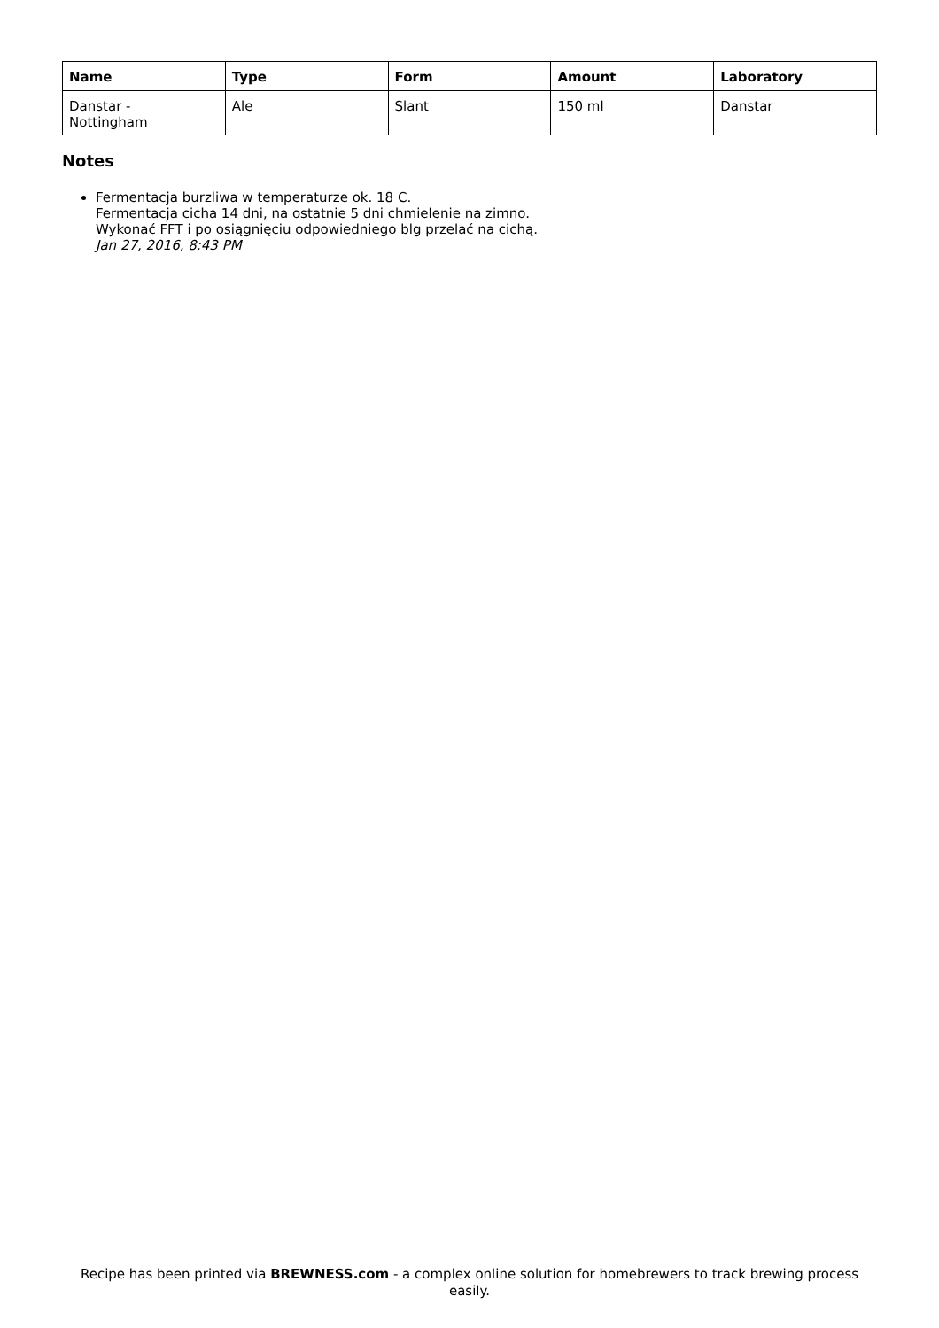| Name | Type | Form | Amount | Laboratory |
| --- | --- | --- | --- | --- |
| Danstar - Nottingham | Ale | Slant | 150 ml | Danstar |
Notes
Fermentacja burzliwa w temperaturze ok. 18 C.
Fermentacja cicha 14 dni, na ostatnie 5 dni chmielenie na zimno.
Wykonać FFT i po osiągnięciu odpowiedniego blg przelać na cichą.
Jan 27, 2016, 8:43 PM
Recipe has been printed via BREWNESS.com - a complex online solution for homebrewers to track brewing process easily.